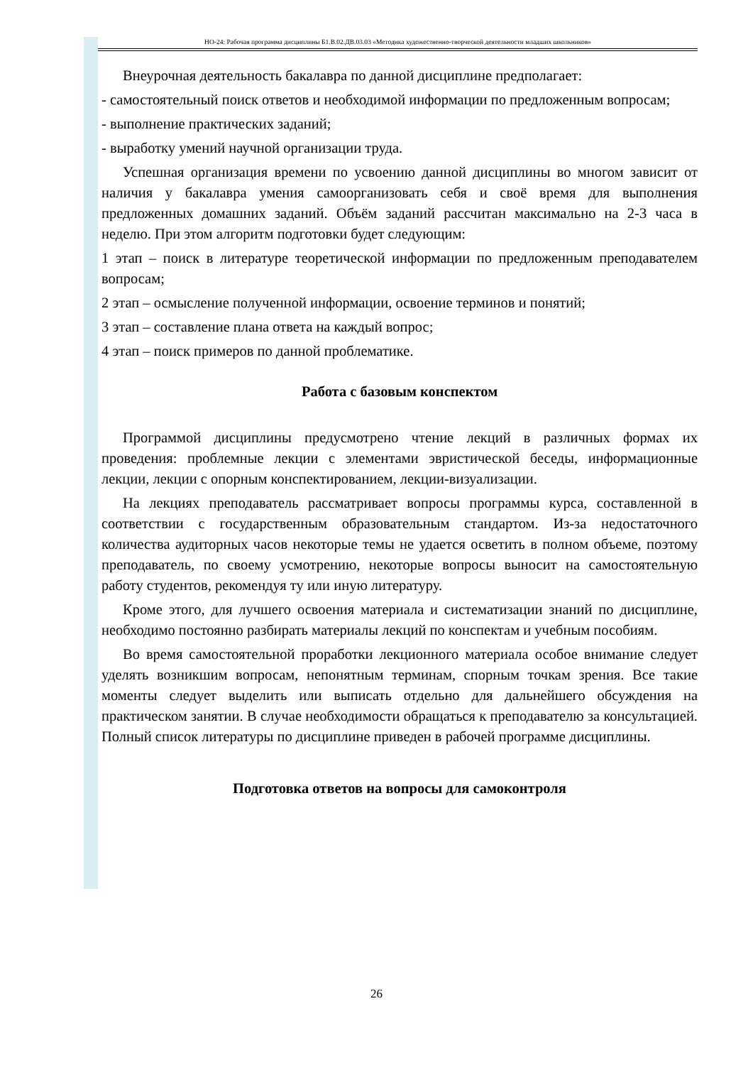НО-24: Рабочая программа дисциплины Б1.В.02.ДВ.03.03 «Методика художественно-творческой деятельности младших школьников»
Внеурочная деятельность бакалавра по данной дисциплине предполагает:
- самостоятельный поиск ответов и необходимой информации по предложенным вопросам;
- выполнение практических заданий;
- выработку умений научной организации труда.
Успешная организация времени по усвоению данной дисциплины во многом зависит от наличия у бакалавра умения самоорганизовать себя и своё время для выполнения предложенных домашних заданий. Объём заданий рассчитан максимально на 2-3 часа в неделю. При этом алгоритм подготовки будет следующим:
1 этап – поиск в литературе теоретической информации по предложенным преподавателем вопросам;
2 этап – осмысление полученной информации, освоение терминов и понятий;
3 этап – составление плана ответа на каждый вопрос;
4 этап – поиск примеров по данной проблематике.
Работа с базовым конспектом
Программой дисциплины предусмотрено чтение лекций в различных формах их проведения: проблемные лекции с элементами эвристической беседы, информационные лекции, лекции с опорным конспектированием, лекции-визуализации.
На лекциях преподаватель рассматривает вопросы программы курса, составленной в соответствии с государственным образовательным стандартом. Из-за недостаточного количества аудиторных часов некоторые темы не удается осветить в полном объеме, поэтому преподаватель, по своему усмотрению, некоторые вопросы выносит на самостоятельную работу студентов, рекомендуя ту или иную литературу.
Кроме этого, для лучшего освоения материала и систематизации знаний по дисциплине, необходимо постоянно разбирать материалы лекций по конспектам и учебным пособиям.
Во время самостоятельной проработки лекционного материала особое внимание следует уделять возникшим вопросам, непонятным терминам, спорным точкам зрения. Все такие моменты следует выделить или выписать отдельно для дальнейшего обсуждения на практическом занятии. В случае необходимости обращаться к преподавателю за консультацией. Полный список литературы по дисциплине приведен в рабочей программе дисциплины.
Подготовка ответов на вопросы для самоконтроля
26